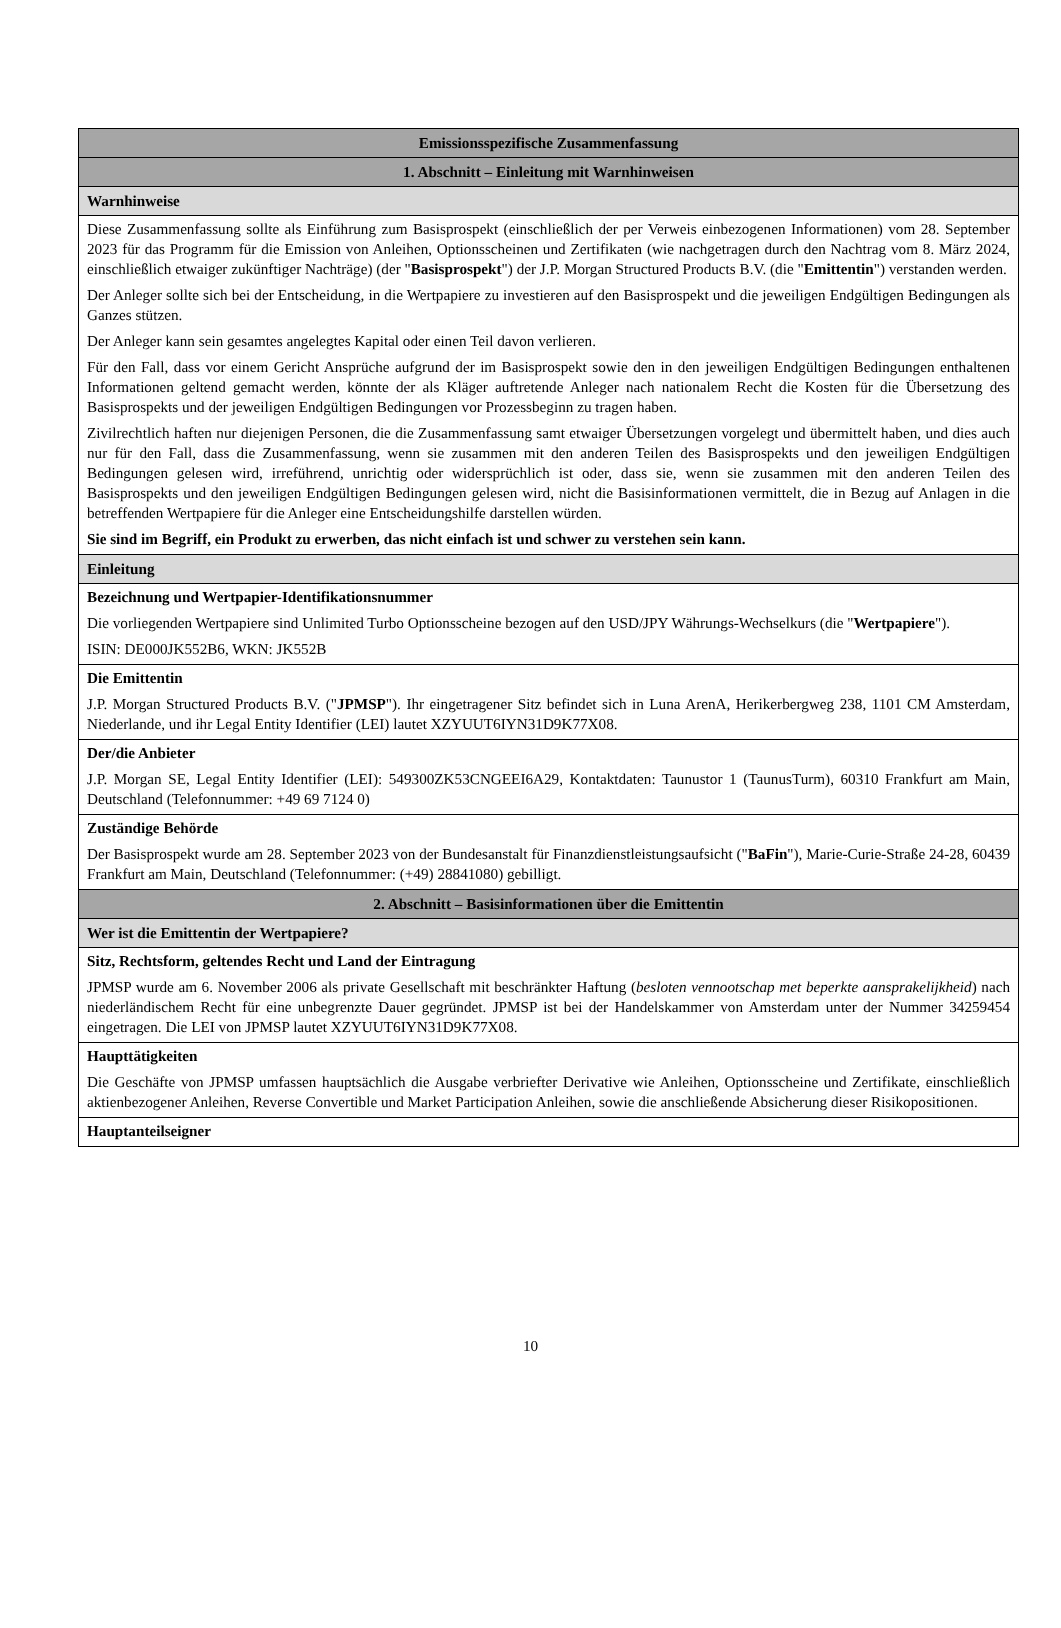| Emissionsspezifische Zusammenfassung |
| 1. Abschnitt – Einleitung mit Warnhinweisen |
| Warnhinweise |
| Diese Zusammenfassung sollte als Einführung zum Basisprospekt (einschließlich der per Verweis einbezogenen Informationen) vom 28. September 2023 für das Programm für die Emission von Anleihen, Optionsscheinen und Zertifikaten (wie nachgetragen durch den Nachtrag vom 8. März 2024, einschließlich etwaiger zukünftiger Nachträge) (der " Basisprospekt ") der J.P. Morgan Structured Products B.V. (die " Emittentin ") verstanden werden. Der Anleger sollte sich bei der Entscheidung, in die Wertpapiere zu investieren auf den Basisprospekt und die jeweiligen Endgültigen Bedingungen als Ganzes stützen. Der Anleger kann sein gesamtes angelegtes Kapital oder einen Teil davon verlieren. Für den Fall, dass vor einem Gericht Ansprüche aufgrund der im Basisprospekt sowie den in den jeweiligen Endgültigen Bedingungen enthaltenen Informationen geltend gemacht werden, könnte der als Kläger auftretende Anleger nach nationalem Recht die Kosten für die Übersetzung des Basisprospekts und der jeweiligen Endgültigen Bedingungen vor Prozessbeginn zu tragen haben. Zivilrechtlich haften nur diejenigen Personen, die die Zusammenfassung samt etwaiger Übersetzungen vorgelegt und übermittelt haben, und dies auch nur für den Fall, dass die Zusammenfassung, wenn sie zusammen mit den anderen Teilen des Basisprospekts und den jeweiligen Endgültigen Bedingungen gelesen wird, irreführend, unrichtig oder widersprüchlich ist oder, dass sie, wenn sie zusammen mit den anderen Teilen des Basisprospekts und den jeweiligen Endgültigen Bedingungen gelesen wird, nicht die Basisinformationen vermittelt, die in Bezug auf Anlagen in die betreffenden Wertpapiere für die Anleger eine Entscheidungshilfe darstellen würden. Sie sind im Begriff, ein Produkt zu erwerben, das nicht einfach ist und schwer zu verstehen sein kann. |
| Einleitung |
| Bezeichnung und Wertpapier-Identifikationsnummer Die vorliegenden Wertpapiere sind Unlimited Turbo Optionsscheine bezogen auf den USD/JPY Währungs-Wechselkurs (die " Wertpapiere "). ISIN: DE000JK552B6, WKN: JK552B |
| Die Emittentin J.P. Morgan Structured Products B.V. (" JPMSP "). Ihr eingetragener Sitz befindet sich in Luna ArenA, Herikerbergweg 238, 1101 CM Amsterdam, Niederlande, und ihr Legal Entity Identifier (LEI) lautet XZYUUT6IYN31D9K77X08. |
| Der/die Anbieter J.P. Morgan SE, Legal Entity Identifier (LEI): 549300ZK53CNGEEI6A29, Kontaktdaten: Taunustor 1 (TaunusTurm), 60310 Frankfurt am Main, Deutschland (Telefonnummer: +49 69 7124 0) |
| Zuständige Behörde Der Basisprospekt wurde am 28. September 2023 von der Bundesanstalt für Finanzdienstleistungsaufsicht (" BaFin "), Marie-Curie-Straße 24-28, 60439 Frankfurt am Main, Deutschland (Telefonnummer: (+49) 28841080) gebilligt. |
| 2. Abschnitt – Basisinformationen über die Emittentin |
| Wer ist die Emittentin der Wertpapiere? |
| Sitz, Rechtsform, geltendes Recht und Land der Eintragung JPMSP wurde am 6. November 2006 als private Gesellschaft mit beschränkter Haftung ( besloten vennootschap met beperkte aansprakelijkheid ) nach niederländischem Recht für eine unbegrenzte Dauer gegründet. JPMSP ist bei der Handelskammer von Amsterdam unter der Nummer 34259454 eingetragen. Die LEI von JPMSP lautet XZYUUT6IYN31D9K77X08. |
| Haupttätigkeiten Die Geschäfte von JPMSP umfassen hauptsächlich die Ausgabe verbriefter Derivative wie Anleihen, Optionsscheine und Zertifikate, einschließlich aktienbezogener Anleihen, Reverse Convertible und Market Participation Anleihen, sowie die anschließende Absicherung dieser Risikopositionen. |
| Hauptanteilseigner |
10